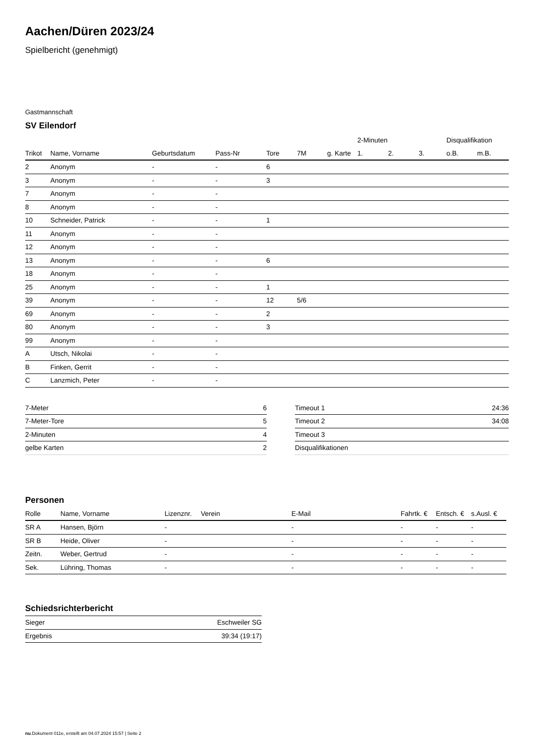Aachen/Düren 2023/24
Spielbericht (genehmigt)
Gastmannschaft
SV Eilendorf
| | | | | | | | 2-Minuten | | | Disqualifikation | |
| --- | --- | --- | --- | --- | --- | --- | --- | --- | --- | --- | --- |
| Trikot | Name, Vorname | Geburtsdatum | Pass-Nr | Tore | 7M | g. Karte | 1. | 2. | 3. | o.B. | m.B. |
| 2 | Anonym | - | - | 6 | | | | | | | |
| 3 | Anonym | - | - | 3 | | | | | | | |
| 7 | Anonym | - | - | | | | | | | | |
| 8 | Anonym | - | - | | | | | | | | |
| 10 | Schneider, Patrick | - | - | 1 | | | | | | | |
| 11 | Anonym | - | - | | | | | | | | |
| 12 | Anonym | - | - | | | | | | | | |
| 13 | Anonym | - | - | 6 | | | | | | | |
| 18 | Anonym | - | - | | | | | | | | |
| 25 | Anonym | - | - | 1 | | | | | | | |
| 39 | Anonym | - | - | 12 | 5/6 | | | | | | |
| 69 | Anonym | - | - | 2 | | | | | | | |
| 80 | Anonym | - | - | 3 | | | | | | | |
| 99 | Anonym | - | - | | | | | | | | |
| A | Utsch, Nikolai | - | - | | | | | | | | |
| B | Finken, Gerrit | - | - | | | | | | | | |
| C | Lanzmich, Peter | - | - | | | | | | | | |
| 7-Meter | 6 |
| 7-Meter-Tore | 5 |
| 2-Minuten | 4 |
| gelbe Karten | 2 |
| Timeout 1 | 24:36 |
| Timeout 2 | 34:08 |
| Timeout 3 | |
| Disqualifikationen | |
Personen
| Rolle | Name, Vorname | Lizenznr. | Verein | E-Mail | Fahrtk. € | Entsch. € | s.Ausl. € |
| --- | --- | --- | --- | --- | --- | --- | --- |
| SR A | Hansen, Björn | - | | - | - | - | - |
| SR B | Heide, Oliver | - | | - | - | - | - |
| Zeitn. | Weber, Gertrud | - | | - | - | - | - |
| Sek. | Lühring, Thomas | - | | - | - | - | - |
Schiedsrichterbericht
| Sieger | Eschweiler SG |
| Ergebnis | 39:34 (19:17) |
nu.Dokument 011e, erstellt am 04.07.2024 15:57 | Seite 2